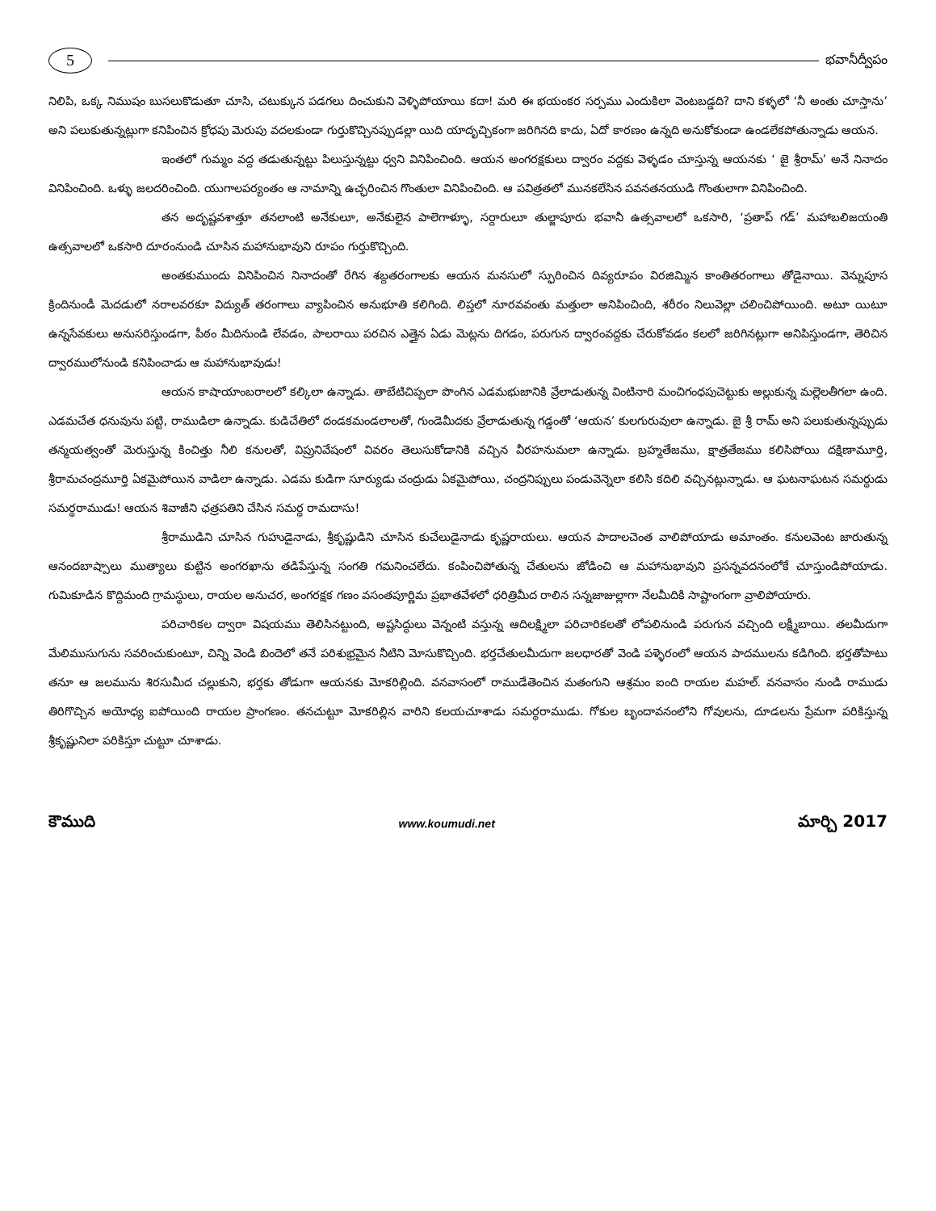5
భవానీద్వీపం
నిలిపి, ఒక్క నిముషం బుసలుకొడుతూ చూసి, చటుక్కున పడగలు దించుకుని వెళ్ళిపోయాయి కదా! మరి ఈ భయంకర సర్పము ఎందుకిలా వెంటబడ్డది? దాని కళ్ళలో ‘నీ అంతు చూస్తాను’ అని పలుకుతున్నట్లుగా కనిపించిన క్రోధపు మెరుపు వదలకుండా గుర్తుకొచ్చినప్పుడల్లా యిది యాదృచ్చికంగా జరిగినది కాదు, ఏదో కారణం ఉన్నది అనుకోకుండా ఉండలేకపోతున్నాడు ఆయన.
ఇంతలో గుమ్మం వద్ద తడుతున్నట్టు పిలుస్తున్నట్టు ధ్వని వినిపించింది. ఆయన అంగరక్షకులు ద్వారం వద్దకు వెళ్ళడం చూస్తున్న ఆయనకు ‘ జై శ్రీరామ్’ అనే నినాదం వినిపించింది. ఒళ్ళు జలదరించింది. యుగాలపర్యంతం ఆ నామాన్ని ఉచ్ఛరించిన గొంతులా వినిపించింది. ఆ పవిత్రతలో మునకలేసిన పవనతనయుడి గొంతులాగా వినిపించింది.
తన అదృష్టవశాత్తూ తనలాంటి అనేకులూ, అనేకులైన పాలెగాళ్ళూ, సర్దారులూ తుల్జాపూరు భవానీ ఉత్సవాలలో ఒకసారి, ‘ప్రతాప్ గడ్’ మహాబలిజయంతి ఉత్సవాలలో ఒకసారి దూరంనుండి చూసిన మహానుభావుని రూపం గుర్తుకొచ్చింది.
అంతకుముందు వినిపించిన నినాదంతో రేగిన శబ్దతరంగాలకు ఆయన మనసులో స్ఫురించిన దివ్యరూపం విరజిమ్మిన కాంతితరంగాలు తోడైనాయి. వెన్నుపూస క్రిందినుండీ మెదడులో నరాలవరకూ విద్యుత్ తరంగాలు వ్యాపించిన అనుభూతి కలిగింది. లిప్తలో నూరవవంతు మత్తులా అనిపించింది, శరీరం నిలువెల్లా చలించిపోయింది. అటూ యిటూ ఉన్నసేవకులు అనుసరిస్తుండగా, పీఠం మీదినుండి లేవడం, పాలరాయి పరచిన ఎత్తైన ఏడు మెట్లను దిగడం, పరుగున ద్వారంవద్దకు చేరుకోవడం కలలో జరిగినట్లుగా అనిపిస్తుండగా, తెరిచిన ద్వారములోనుండి కనిపించాడు ఆ మహానుభావుడు!
ఆయన కాషాయాంబరాలలో కల్కిలా ఉన్నాడు. తాబేటిచిప్పలా పొంగిన ఎడమభుజానికి వ్రేలాడుతున్న వింటినారి మంచిగంధపుచెట్టుకు అల్లుకున్న మల్లెలతీగలా ఉంది. ఎడమచేత ధనువును పట్టి, రాముడిలా ఉన్నాడు. కుడిచేతిలో దండకమండలాలతో, గుండెమీదకు వ్రేలాడుతున్న గడ్డంతో ‘ఆయన’ కులగురువులా ఉన్నాడు. జై శ్రీ రామ్ అని పలుకుతున్నప్పుడు తన్మయత్వంతో మెరుస్తున్న కించిత్తు నీలి కనులతో, విప్రునివేషంలో వివరం తెలుసుకోడానికి వచ్చిన వీరహనుమలా ఉన్నాడు. బ్రహ్మతేజము, క్షాత్రతేజము కలిసిపోయి దక్షిణామూర్తి, శ్రీరామచంద్రమూర్తి ఏకమైపోయిన వాడిలా ఉన్నాడు. ఎడమ కుడిగా సూర్యుడు చంద్రుడు ఏకమైపోయి, చంద్రనిప్పులు పండువెన్నెలా కలిసి కదిలి వచ్చినట్లున్నాడు. ఆ ఘటనాఘటన సమర్థుడు సమర్థరాముడు! ఆయన శివాజీని ఛత్రపతిని చేసిన సమర్థ రామదాసు!
శ్రీరాముడిని చూసిన గుహుడైనాడు, శ్రీకృష్ణుడిని చూసిన కుచేలుడైనాడు కృష్ణరాయలు. ఆయన పాదాలచెంత వాలిపోయాడు అమాంతం. కనులవెంట జారుతున్న ఆనందబాష్పాలు ముత్యాలు కుట్టిన అంగరఖాను తడిపేస్తున్న సంగతి గమనించలేదు. కంపించిపోతున్న చేతులను జోడించి ఆ మహానుభావుని ప్రసన్నవదనంలోకే చూస్తుండిపోయాడు. గుమికూడిన కొద్దిమంది గ్రామస్థులు, రాయల అనుచర, అంగరక్షక గణం వసంతపూర్ణిమ ప్రభాతవేళలో ధరిత్రిమీద రాలిన సన్నజాజుల్లాగా నేలమీదికి సాష్టాంగంగా వ్రాలిపోయారు.
పరిచారికల ద్వారా విషయము తెలిసినట్టుంది, అష్టసిద్ధులు వెన్నంటి వస్తున్న ఆదిలక్ష్మిలా పరిచారికలతో లోపలినుండి పరుగున వచ్చింది లక్ష్మీబాయి. తలమీదుగా మేలిముసుగును సవరించుకుంటూ, చిన్ని వెండి బిందెలో తనే పరిశుభ్రమైన నీటిని మోసుకొచ్చింది. భర్తచేతులమీదుగా జలధారతో వెండి పళ్ళెరంలో ఆయన పాదములను కడిగింది. భర్తతోపాటు తనూ ఆ జలమును శిరసుమీద చల్లుకుని, భర్తకు తోడుగా ఆయనకు మోకరిల్లింది. వనవాసంలో రాముడేతెంచిన మతంగుని ఆశ్రమం ఐంది రాయల మహల్. వనవాసం నుండి రాముడు తిరిగొచ్చిన అయోధ్య ఐపోయింది రాయల ప్రాంగణం. తనచుట్టూ మోకరిల్లిన వారిని కలయచూశాడు సమర్థరాముడు. గోకుల బృందావనంలోని గోవులను, దూడలను ప్రేమగా పరికిస్తున్న శ్రీకృష్ణునిలా పరికిస్తూ చుట్టూ చూశాడు.
కౌముది www.koumudi.net మార్చి 2017